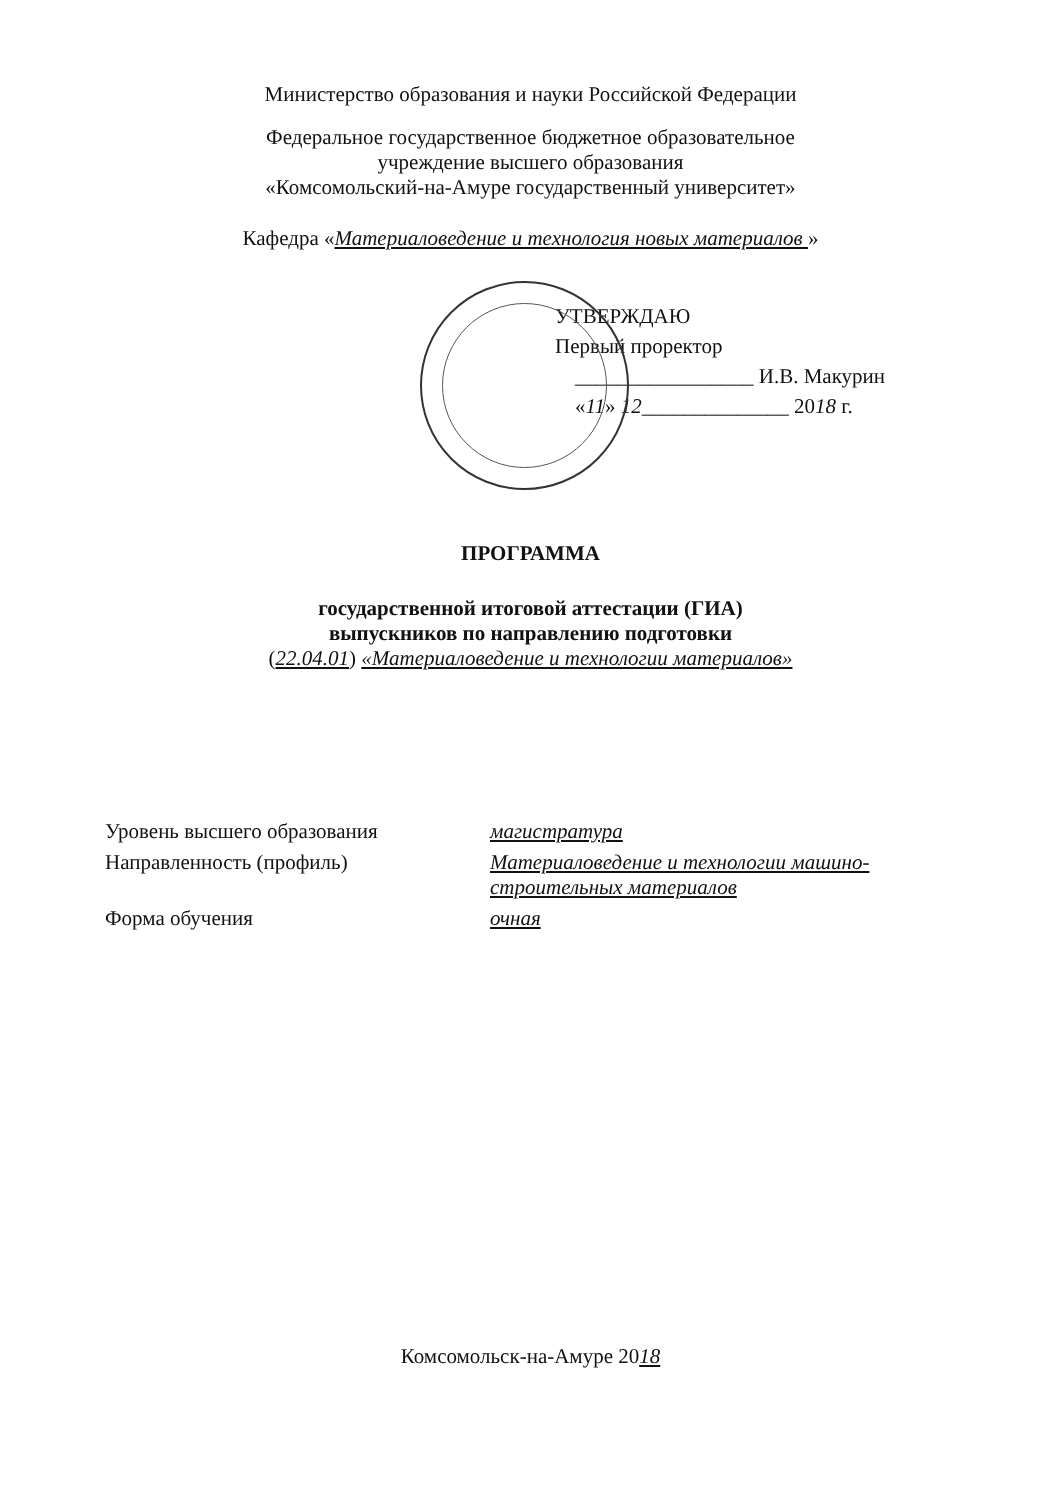Министерство образования и науки Российской Федерации
Федеральное государственное бюджетное образовательное
учреждение высшего образования
«Комсомольский-на-Амуре государственный университет»
Кафедра «Материаловедение и технология новых материалов »
УТВЕРЖДАЮ
Первый проректор
_________________ И.В. Макурин
«11» 12______________ 2018 г.
ПРОГРАММА
государственной итоговой аттестации (ГИА)
выпускников по направлению подготовки
(22.04.01) «Материаловедение и технологии материалов»
| Уровень высшего образования | магистратура |
| Направленность (профиль) | Материаловедение и технологии машино- строительных материалов |
| Форма обучения | очная |
Комсомольск-на-Амуре 2018